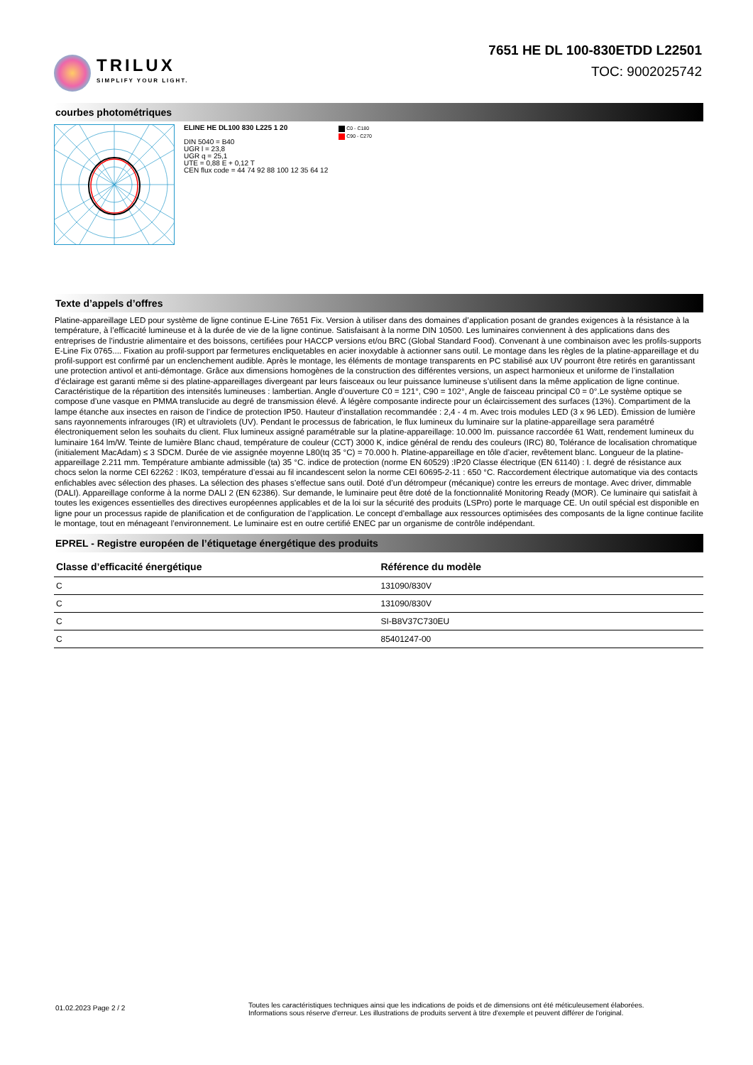TRILUX
SIMPLIFY YOUR LIGHT.
7651 HE DL 100-830ETDD L22501
TOC: 9002025742
courbes photométriques
ELINE HE DL100 830 L225 1 20
DIN 5040 = B40
UGR l = 23,8
UGR q = 25,1
UTE = 0,88 E + 0,12 T
CEN flux code = 44 74 92 88 100 12 35 64 12
C0 - C180
C90 - C270
Texte d’appels d’offres
Platine-appareillage LED pour système de ligne continue E-Line 7651 Fix. Version à utiliser dans des domaines d’application posant de grandes exigences à la résistance à la température, à l’efficacité lumineuse et à la durée de vie de la ligne continue. Satisfaisant à la norme DIN 10500. Les luminaires conviennent à des applications dans des entreprises de l’industrie alimentaire et des boissons, certifiées pour HACCP versions et/ou BRC (Global Standard Food). Convenant à une combinaison avec les profils-supports E-Line Fix 0765.... Fixation au profil-support par fermetures encliquetables en acier inoxydable à actionner sans outil. Le montage dans les règles de la platine-appareillage et du profil-support est confirmé par un enclenchement audible. Après le montage, les éléments de montage transparents en PC stabilisé aux UV pourront être retirés en garantissant une protection antivol et anti-démontage. Grâce aux dimensions homogènes de la construction des différentes versions, un aspect harmonieux et uniforme de l’installation d’éclairage est garanti même si des platine-appareillages divergeant par leurs faisceaux ou leur puissance lumineuse s’utilisent dans la même application de ligne continue. Caractéristique de la répartition des intensités lumineuses : lambertian. Angle d’ouverture C0 = 121°, C90 = 102°, Angle de faisceau principal C0 = 0°.Le système optique se compose d’une vasque en PMMA translucide au degré de transmission élevé. À légère composante indirecte pour un éclaircissement des surfaces (13%). Compartiment de la lampe étanche aux insectes en raison de l’indice de protection IP50. Hauteur d’installation recommandée : 2,4 - 4 m. Avec trois modules LED (3 x 96 LED). Émission de lumière sans rayonnements infrarouges (IR) et ultraviolets (UV). Pendant le processus de fabrication, le flux lumineux du luminaire sur la platine-appareillage sera paramétré électroniquement selon les souhaits du client. Flux lumineux assigné paramétrable sur la platine-appareillage: 10.000 lm. puissance raccordée 61 Watt, rendement lumineux du luminaire 164 lm/W. Teinte de lumière Blanc chaud, température de couleur (CCT) 3000 K, indice général de rendu des couleurs (IRC) 80, Tolérance de localisation chromatique (initialement MacAdam) ≤ 3 SDCM. Durée de vie assignée moyenne L80(tq 35 °C) = 70.000 h. Platine-appareillage en tôle d’acier, revêtement blanc. Longueur de la platine-appareillage 2.211 mm. Température ambiante admissible (ta) 35 °C. indice de protection (norme EN 60529) :IP20 Classe électrique (EN 61140) : I. degré de résistance aux chocs selon la norme CEI 62262 : IK03, température d’essai au fil incandescent selon la norme CEI 60695-2-11 : 650 °C. Raccordement électrique automatique via des contacts enfichables avec sélection des phases. La sélection des phases s’effectue sans outil. Doté d’un détrompeur (mécanique) contre les erreurs de montage. Avec driver, dimmable (DALI). Appareillage conforme à la norme DALI 2 (EN 62386). Sur demande, le luminaire peut être doté de la fonctionnalité Monitoring Ready (MOR). Ce luminaire qui satisfait à toutes les exigences essentielles des directives européennes applicables et de la loi sur la sécurité des produits (LSPro) porte le marquage CE. Un outil spécial est disponible en ligne pour un processus rapide de planification et de configuration de l’application. Le concept d’emballage aux ressources optimisées des composants de la ligne continue facilite le montage, tout en ménageant l’environnement. Le luminaire est en outre certifié ENEC par un organisme de contrôle indépendant.
EPREL - Registre européen de l’étiquetage énergétique des produits
| Classe d’efficacité énergétique | Référence du modèle |
| --- | --- |
| C | 131090/830V |
| C | 131090/830V |
| C | SI-B8V37C730EU |
| C | 85401247-00 |
01.02.2023 Page 2 / 2
Toutes les caractéristiques techniques ainsi que les indications de poids et de dimensions ont été méticuleusement élaborées.
Informations sous réserve d'erreur. Les illustrations de produits servent à titre d'exemple et peuvent différer de l'original.